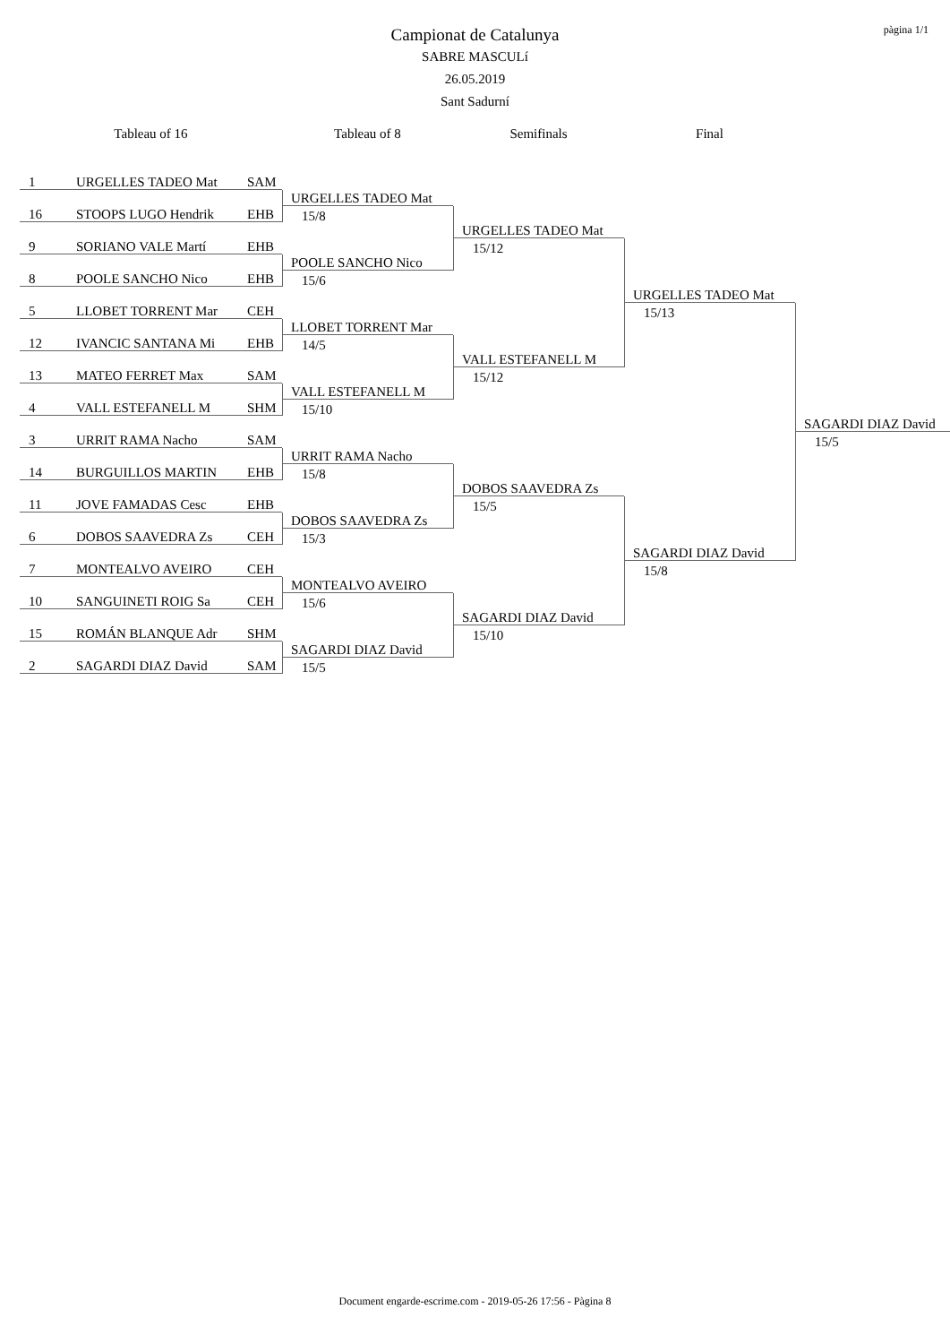pàgina 1/1
Campionat de Catalunya
SABRE MASCULí
26.05.2019
Sant Sadurní
Tableau of 16
Tableau of 8
Semifinals
Final
1 URGELLES TADEO Mat SAM
16 STOOPS LUGO Hendrik EHB
9 SORIANO VALE Martí EHB
8 POOLE SANCHO Nico EHB
5 LLOBET TORRENT Mar CEH
12 IVANCIC SANTANA Mi EHB
13 MATEO FERRET Max SAM
4 VALL ESTEFANELL M SHM
3 URRIT RAMA Nacho SAM
14 BURGUILLOS MARTIN EHB
11 JOVE FAMADAS Cesc EHB
6 DOBOS SAAVEDRA Zs CEH
7 MONTEALVO AVEIRO CEH
10 SANGUINETI ROIG Sa CEH
15 ROMÁN BLANQUE Adr SHM
2 SAGARDI DIAZ David SAM
URGELLES TADEO Mat
15/8
POOLE SANCHO Nico
15/6
LLOBET TORRENT Mar
14/5
VALL ESTEFANELL M
15/10
URRIT RAMA Nacho
15/8
DOBOS SAAVEDRA Zs
15/3
MONTEALVO AVEIRO
15/6
SAGARDI DIAZ David
15/5
URGELLES TADEO Mat
15/12
VALL ESTEFANELL M
15/12
DOBOS SAAVEDRA Zs
15/5
SAGARDI DIAZ David
15/10
URGELLES TADEO Mat
15/13
SAGARDI DIAZ David
15/8
SAGARDI DIAZ David
15/5
Document engarde-escrime.com - 2019-05-26 17:56 - Pàgina 8